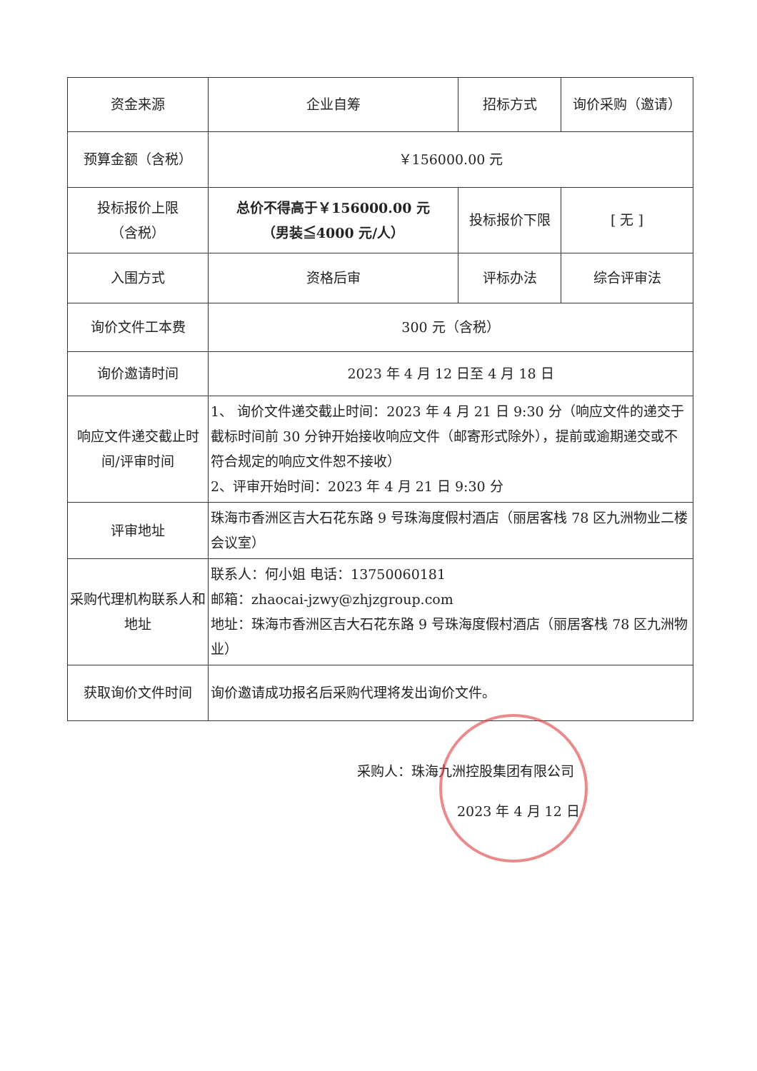| 资金来源 | 企业自筹 | 招标方式 | 询价采购（邀请） |
| 预算金额（含税） | ￥156000.00 元 | | |
| 投标报价上限 （含税） | 总价不得高于￥156000.00 元 （男装≦4000 元/人） | 投标报价下限 | [ 无 ] |
| 入围方式 | 资格后审 | 评标办法 | 综合评审法 |
| 询价文件工本费 | 300 元（含税） | | |
| 询价邀请时间 | 2023 年 4 月 12 日至 4 月 18 日 | | |
| 响应文件递交截止时间/评审时间 | 1、 询价文件递交截止时间：2023 年 4 月 21 日 9:30 分（响应文件的递交于截标时间前 30 分钟开始接收响应文件（邮寄形式除外），提前或逾期递交或不符合规定的响应文件恕不接收） 2、评审开始时间：2023 年 4 月 21 日 9:30 分 | | |
| 评审地址 | 珠海市香洲区吉大石花东路 9 号珠海度假村酒店（丽居客栈 78 区九洲物业二楼会议室） | | |
| 采购代理机构联系人和地址 | 联系人：何小姐 电话：13750060181 邮箱：zhaocai-jzwy@zhjzgroup.com 地址：珠海市香洲区吉大石花东路 9 号珠海度假村酒店（丽居客栈 78 区九洲物业） | | |
| 获取询价文件时间 | 询价邀请成功报名后采购代理将发出询价文件。 | | |
采购人：珠海九洲控股集团有限公司
2023 年 4 月 12 日